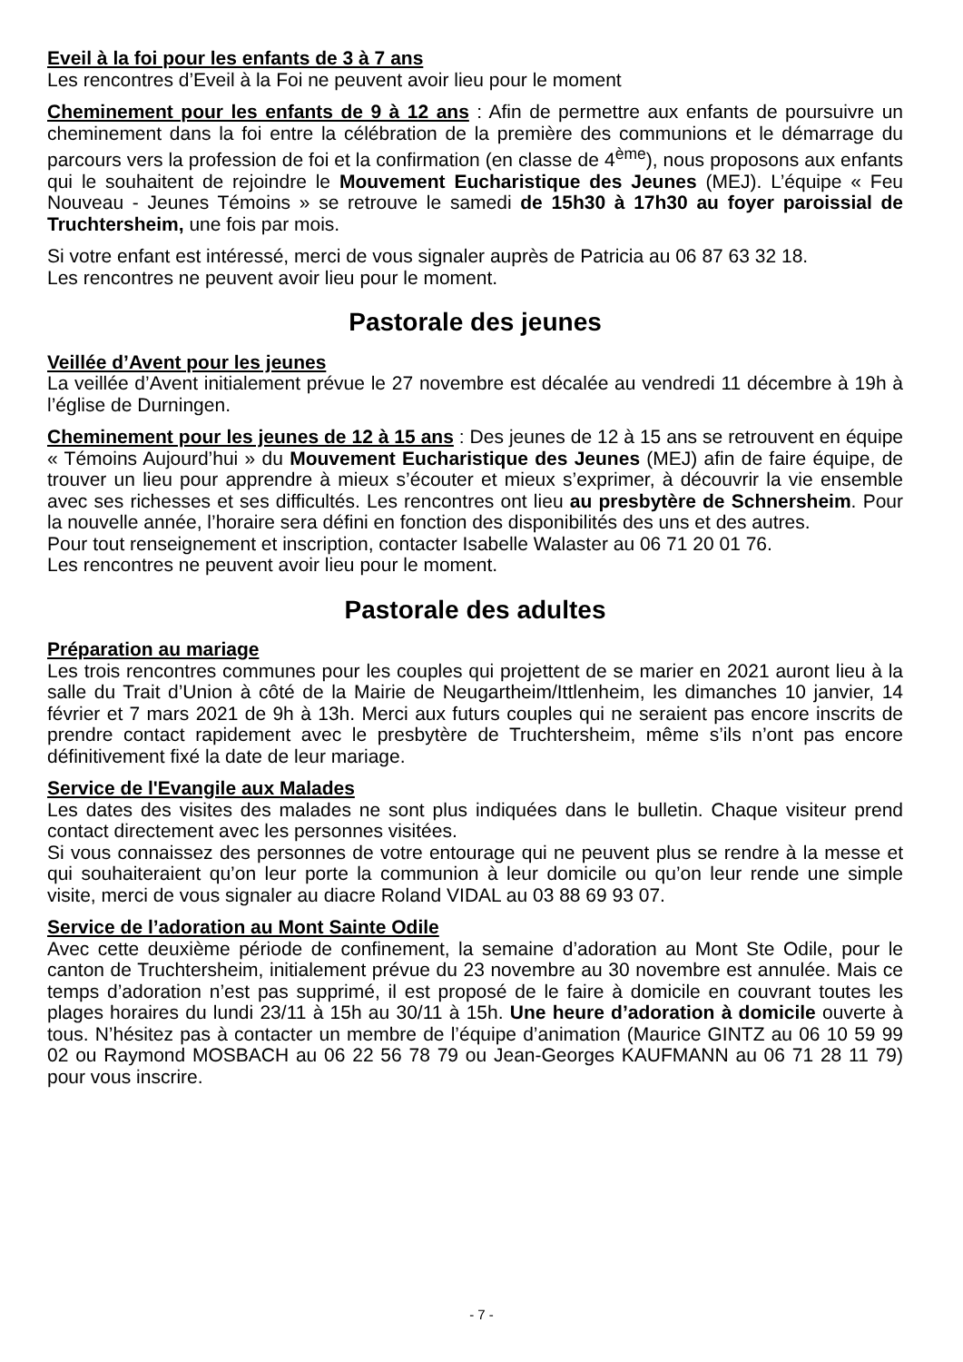Eveil à la foi pour les enfants de 3 à 7 ans
Les rencontres d’Eveil à la Foi ne peuvent avoir lieu pour le moment
Cheminement pour les enfants de 9 à 12 ans : Afin de permettre aux enfants de poursuivre un cheminement dans la foi entre la célébration de la première des communions et le démarrage du parcours vers la profession de foi et la confirmation (en classe de 4<sup>ème</sup>), nous proposons aux enfants qui le souhaitent de rejoindre le Mouvement Eucharistique des Jeunes (MEJ). L’équipe « Feu Nouveau - Jeunes Témoins » se retrouve le samedi de 15h30 à 17h30 au foyer paroissial de Truchtersheim, une fois par mois.
Si votre enfant est intéressé, merci de vous signaler auprès de Patricia au 06 87 63 32 18.
Les rencontres ne peuvent avoir lieu pour le moment.
Pastorale des jeunes
Veillée d’Avent pour les jeunes
La veillée d’Avent initialement prévue le 27 novembre est décalée au vendredi 11 décembre à 19h à l’église de Durningen.
Cheminement pour les jeunes de 12 à 15 ans : Des jeunes de 12 à 15 ans se retrouvent en équipe « Témoins Aujourd’hui » du Mouvement Eucharistique des Jeunes (MEJ) afin de faire équipe, de trouver un lieu pour apprendre à mieux s’écouter et mieux s’exprimer, à découvrir la vie ensemble avec ses richesses et ses difficultés. Les rencontres ont lieu au presbytère de Schnersheim. Pour la nouvelle année, l’horaire sera défini en fonction des disponibilités des uns et des autres.
Pour tout renseignement et inscription, contacter Isabelle Walaster au 06 71 20 01 76.
Les rencontres ne peuvent avoir lieu pour le moment.
Pastorale des adultes
Préparation au mariage
Les trois rencontres communes pour les couples qui projettent de se marier en 2021 auront lieu à la salle du Trait d’Union à côté de la Mairie de Neugartheim/Ittlenheim, les dimanches 10 janvier, 14 février et 7 mars 2021 de 9h à 13h. Merci aux futurs couples qui ne seraient pas encore inscrits de prendre contact rapidement avec le presbytère de Truchtersheim, même s’ils n’ont pas encore définitivement fixé la date de leur mariage.
Service de l'Evangile aux Malades
Les dates des visites des malades ne sont plus indiquées dans le bulletin. Chaque visiteur prend contact directement avec les personnes visitées.
Si vous connaissez des personnes de votre entourage qui ne peuvent plus se rendre à la messe et qui souhaiteraient qu’on leur porte la communion à leur domicile ou qu’on leur rende une simple visite, merci de vous signaler au diacre Roland VIDAL au 03 88 69 93 07.
Service de l’adoration au Mont Sainte Odile
Avec cette deuxième période de confinement, la semaine d’adoration au Mont Ste Odile, pour le canton de Truchtersheim, initialement prévue du 23 novembre au 30 novembre est annulée. Mais ce temps d’adoration n’est pas supprimé, il est proposé de le faire à domicile en couvrant toutes les plages horaires du lundi 23/11 à 15h au 30/11 à 15h. Une heure d’adoration à domicile ouverte à tous. N’hésitez pas à contacter un membre de l’équipe d’animation (Maurice GINTZ au 06 10 59 99 02 ou Raymond MOSBACH au 06 22 56 78 79 ou Jean-Georges KAUFMANN au 06 71 28 11 79) pour vous inscrire.
- 7 -